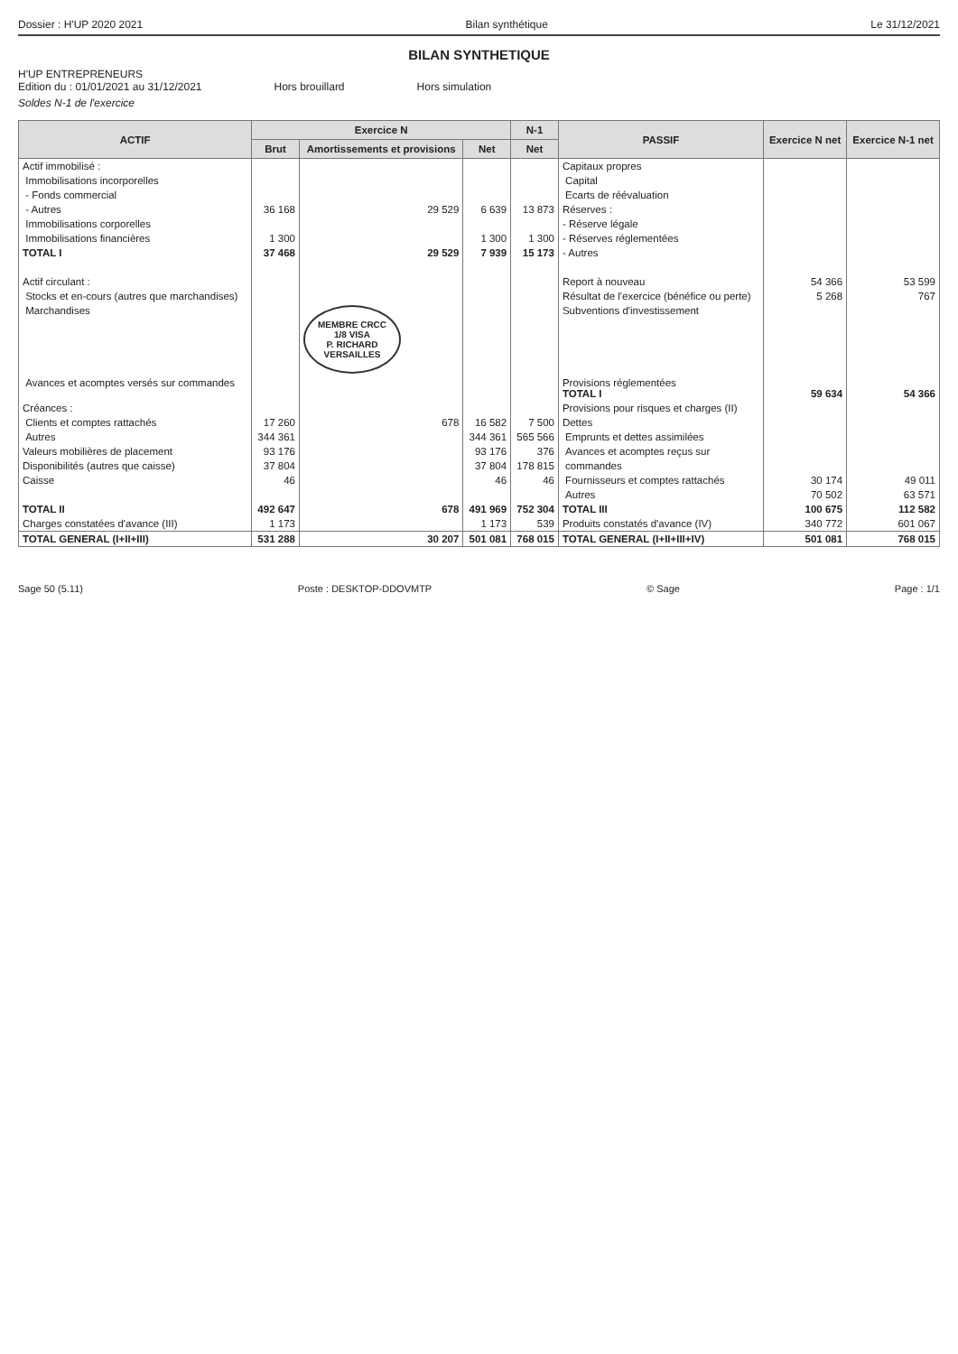Dossier : H'UP 2020 2021 Bilan synthétique Le 31/12/2021
BILAN SYNTHETIQUE
H'UP ENTREPRENEURS
Edition du : 01/01/2021 au 31/12/2021 Hors brouillard Hors simulation
Soldes N-1 de l'exercice
| ACTIF | Exercice N | | | N-1 | PASSIF | Exercice N net | Exercice N-1 net |
| --- | --- | --- | --- | --- | --- | --- | --- |
| | Brut | Amortissements et provisions | Net | Net | | | |
| Actif immobilisé : | | | | | Capitaux propres | | |
| Immobilisations incorporelles | | | | | Capital | | |
| - Fonds commercial | | | | | Ecarts de réévaluation | | |
| - Autres | 36 168 | 29 529 | 6 639 | 13 873 | Réserves : | | |
| Immobilisations corporelles | | | | | - Réserve légale | | |
| Immobilisations financières | 1 300 | | 1 300 | 1 300 | - Réserves réglementées | | |
| TOTAL I | 37 468 | 29 529 | 7 939 | 15 173 | - Autres | | |
| Actif circulant : | | | | | Report à nouveau | 54 366 | 53 599 |
| Stocks et en-cours (autres que marchandises) | | | | | Résultat de l'exercice (bénéfice ou perte) | 5 268 | 767 |
| Marchandises | | MEMBRE CRCC 1/8 VISA P. RICHARD VERSAILLES | | | Subventions d'investissement | | |
| Avances et acomptes versés sur commandes | | | | | Provisions réglementées TOTAL I | 59 634 | 54 366 |
| Créances : | | | | | Provisions pour risques et charges (II) | | |
| Clients et comptes rattachés | 17 260 | 678 | 16 582 | 7 500 | Dettes | | |
| Autres | 344 361 | | 344 361 | 565 566 | Emprunts et dettes assimilées | | |
| Valeurs mobilières de placement | 93 176 | | 93 176 | 376 | Avances et acomptes reçus sur | | |
| Disponibilités (autres que caisse) | 37 804 | | 37 804 | 178 815 | commandes | | |
| Caisse | 46 | | 46 | 46 | Fournisseurs et comptes rattachés | 30 174 | 49 011 |
| | | | | | Autres | 70 502 | 63 571 |
| TOTAL II | 492 647 | 678 | 491 969 | 752 304 | TOTAL III | 100 675 | 112 582 |
| Charges constatées d'avance (III) | 1 173 | | 1 173 | 539 | Produits constatés d'avance (IV) | 340 772 | 601 067 |
| TOTAL GENERAL (I+II+III) | 531 288 | 30 207 | 501 081 | 768 015 | TOTAL GENERAL (I+II+III+IV) | 501 081 | 768 015 |
Sage 50 (5.11) Poste : DESKTOP-DDOVMTP © Sage Page : 1/1